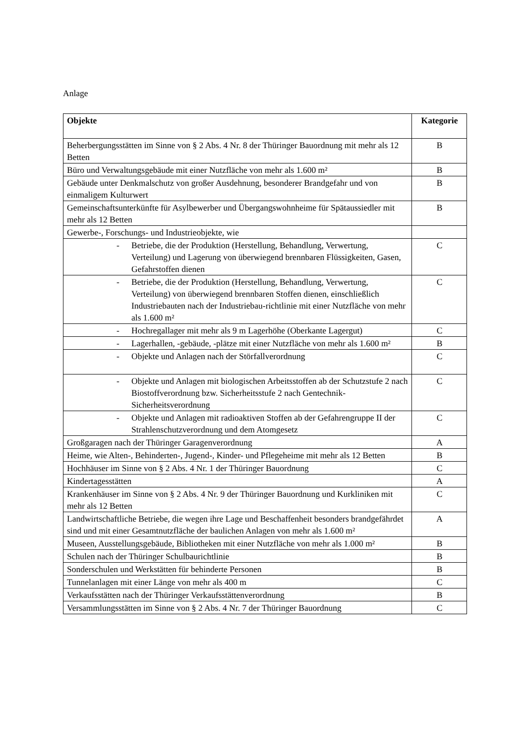Anlage
| Objekte | Kategorie |
| --- | --- |
| Beherbergungsstätten im Sinne von § 2 Abs. 4 Nr. 8 der Thüringer Bauordnung mit mehr als 12 Betten | B |
| Büro und Verwaltungsgebäude mit einer Nutzfläche von mehr als 1.600 m² | B |
| Gebäude unter Denkmalschutz von großer Ausdehnung, besonderer Brandgefahr und von einmaligem Kulturwert | B |
| Gemeinschaftsunterkünfte für Asylbewerber und Übergangswohnheime für Spätaussiedler mit mehr als 12 Betten | B |
| Gewerbe-, Forschungs- und Industrieobjekte, wie | |
| - Betriebe, die der Produktion (Herstellung, Behandlung, Verwertung, Verteilung) und Lagerung von überwiegend brennbaren Flüssigkeiten, Gasen, Gefahrstoffen dienen | C |
| - Betriebe, die der Produktion (Herstellung, Behandlung, Verwertung, Verteilung) von überwiegend brennbaren Stoffen dienen, einschließlich Industriebauten nach der Industriebau-richtlinie mit einer Nutzfläche von mehr als 1.600 m² | C |
| - Hochregallager mit mehr als 9 m Lagerhöhe (Oberkante Lagergut) | C |
| - Lagerhallen, -gebäude, -plätze mit einer Nutzfläche von mehr als 1.600 m² | B |
| - Objekte und Anlagen nach der Störfallverordnung | C |
| - Objekte und Anlagen mit biologischen Arbeitsstoffen ab der Schutzstufe 2 nach Biostoffverordnung bzw. Sicherheitsstufe 2 nach Gentechnik-Sicherheitsverordnung | C |
| - Objekte und Anlagen mit radioaktiven Stoffen ab der Gefahrengruppe II der Strahlenschutzverordnung und dem Atomgesetz | C |
| Großgaragen nach der Thüringer Garagenverordnung | A |
| Heime, wie Alten-, Behinderten-, Jugend-, Kinder- und Pflegeheime mit mehr als 12 Betten | B |
| Hochhäuser im Sinne von § 2 Abs. 4 Nr. 1 der Thüringer Bauordnung | C |
| Kindertagesstätten | A |
| Krankenhäuser im Sinne von § 2 Abs. 4 Nr. 9 der Thüringer Bauordnung und Kurkliniken mit mehr als 12 Betten | C |
| Landwirtschaftliche Betriebe, die wegen ihre Lage und Beschaffenheit besonders brandgefährdet sind und mit einer Gesamtnutzfläche der baulichen Anlagen von mehr als 1.600 m² | A |
| Museen, Ausstellungsgebäude, Bibliotheken mit einer Nutzfläche von mehr als 1.000 m² | B |
| Schulen nach der Thüringer Schulbaurichtlinie | B |
| Sonderschulen und Werkstätten für behinderte Personen | B |
| Tunnelanlagen mit einer Länge von mehr als 400 m | C |
| Verkaufsstätten nach der Thüringer Verkaufsstättenverordnung | B |
| Versammlungsstätten im Sinne von § 2 Abs. 4 Nr. 7 der Thüringer Bauordnung | C |